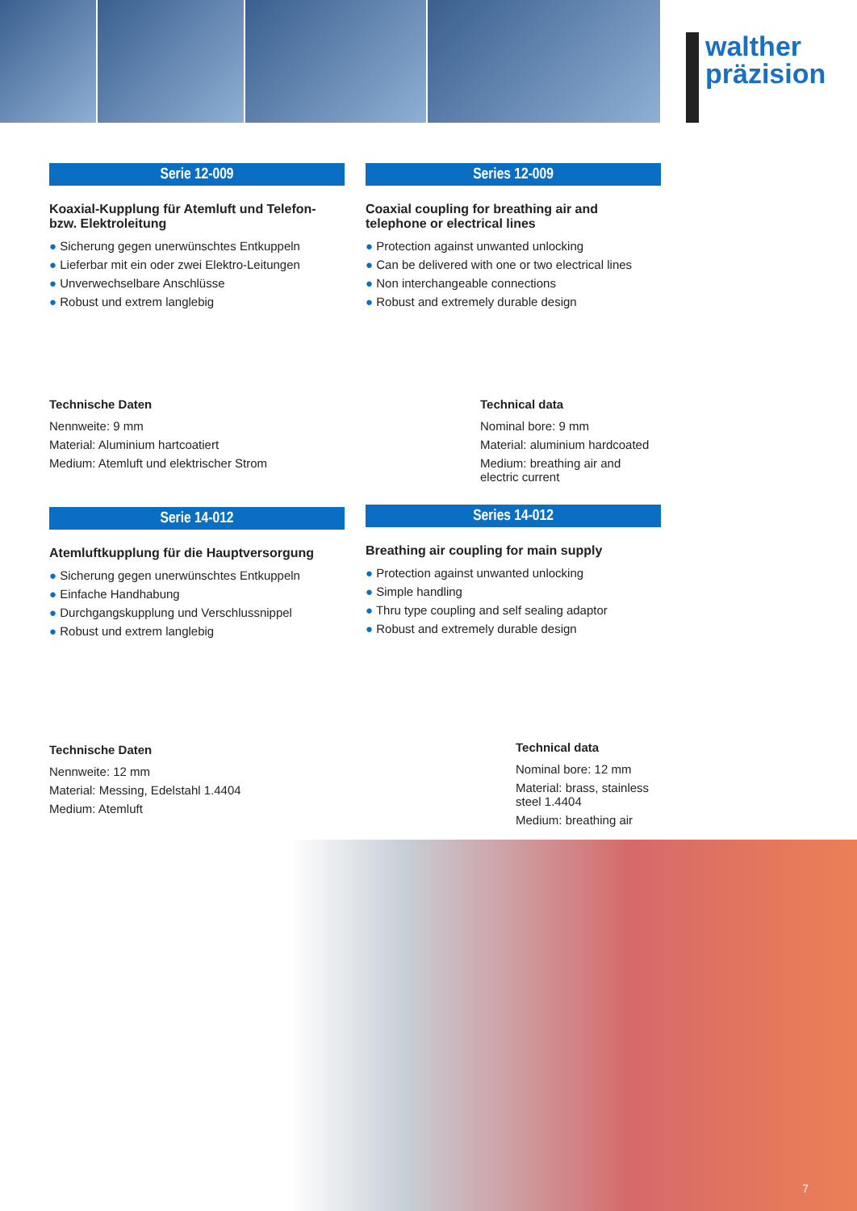walther
präzision
Serie 12-009
Koaxial-Kupplung für Atemluft und Telefon- bzw. Elektroleitung
● Sicherung gegen unerwünschtes Entkuppeln
● Lieferbar mit ein oder zwei Elektro-Leitungen
● Unverwechselbare Anschlüsse
● Robust und extrem langlebig
Technische Daten
Nennweite: 9 mm
Material: Aluminium hartcoatiert
Medium: Atemluft und elektrischer Strom
Serie 14-012
Atemluftkupplung für die Hauptversorgung
● Sicherung gegen unerwünschtes Entkuppeln
● Einfache Handhabung
● Durchgangskupplung und Verschlussnippel
● Robust und extrem langlebig
Technische Daten
Nennweite: 12 mm
Material: Messing, Edelstahl 1.4404
Medium: Atemluft
Series 12-009
Coaxial coupling for breathing air and telephone or electrical lines
● Protection against unwanted unlocking
● Can be delivered with one or two electrical lines
● Non interchangeable connections
● Robust and extremely durable design
Technical data
Nominal bore: 9 mm
Material: aluminium hardcoated
Medium: breathing air and electric current
Series 14-012
Breathing air coupling for main supply
● Protection against unwanted unlocking
● Simple handling
● Thru type coupling and self sealing adaptor
● Robust and extremely durable design
Technical data
Nominal bore: 12 mm
Material: brass, stainless steel 1.4404
Medium: breathing air
7